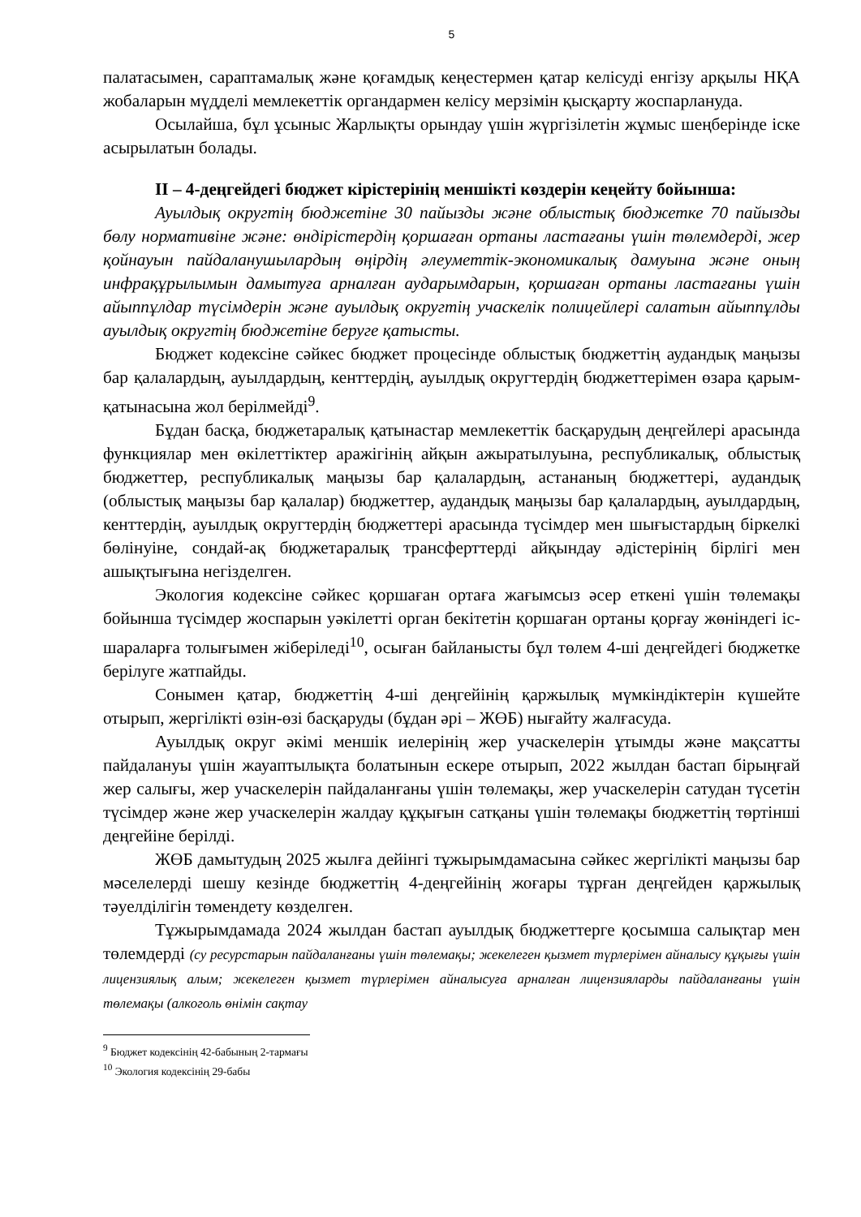5
палатасымен, сараптамалық және қоғамдық кеңестермен қатар келісуді енгізу арқылы НҚА жобаларын мүдделі мемлекеттік органдармен келісу мерзімін қысқарту жоспарлануда.
Осылайша, бұл ұсыныс Жарлықты орындау үшін жүргізілетін жұмыс шеңберінде іске асырылатын болады.
ІІ – 4-деңгейдегі бюджет кірістерінің меншікті көздерін кеңейту бойынша:
Ауылдық округтің бюджетіне 30 пайызды және облыстық бюджетке 70 пайызды бөлу нормативіне және: өндірістердің қоршаған ортаны ластағаны үшін төлемдерді, жер қойнауын пайдаланушылардың өңірдің әлеуметтік-экономикалық дамуына және оның инфрақұрылымын дамытуға арналған аударымдарын, қоршаған ортаны ластағаны үшін айыппұлдар түсімдерін және ауылдық округтің учаскелік полицейлері салатын айыппұлды ауылдық округтің бюджетіне беруге қатысты.
Бюджет кодексіне сәйкес бюджет процесінде облыстық бюджеттің аудандық маңызы бар қалалардың, ауылдардың, кенттердің, ауылдық округтердің бюджеттерімен өзара қарым-қатынасына жол берілмейді<sup>9</sup>.
Бұдан басқа, бюджетаралық қатынастар мемлекеттік басқарудың деңгейлері арасында функциялар мен өкілеттіктер аражігінің айқын ажыратылуына, республикалық, облыстық бюджеттер, республикалық маңызы бар қалалардың, астананың бюджеттері, аудандық (облыстық маңызы бар қалалар) бюджеттер, аудандық маңызы бар қалалардың, ауылдардың, кенттердің, ауылдық округтердің бюджеттері арасында түсімдер мен шығыстардың біркелкі бөлінуіне, сондай-ақ бюджетаралық трансферттерді айқындау әдістерінің бірлігі мен ашықтығына негізделген.
Экология кодексіне сәйкес қоршаған ортаға жағымсыз әсер еткені үшін төлемақы бойынша түсімдер жоспарын уәкілетті орган бекітетін қоршаған ортаны қорғау жөніндегі іс-шараларға толығымен жіберіледі<sup>10</sup>, осыған байланысты бұл төлем 4-ші деңгейдегі бюджетке берілуге жатпайды.
Сонымен қатар, бюджеттің 4-ші деңгейінің қаржылық мүмкіндіктерін күшейте отырып, жергілікті өзін-өзі басқаруды (бұдан әрі – ЖӨБ) нығайту жалғасуда.
Ауылдық округ әкімі меншік иелерінің жер учаскелерін ұтымды және мақсатты пайдалануы үшін жауаптылықта болатынын ескере отырып, 2022 жылдан бастап бірыңғай жер салығы, жер учаскелерін пайдаланғаны үшін төлемақы, жер учаскелерін сатудан түсетін түсімдер және жер учаскелерін жалдау құқығын сатқаны үшін төлемақы бюджеттің төртінші деңгейіне берілді.
ЖӨБ дамытудың 2025 жылға дейінгі тұжырымдамасына сәйкес жергілікті маңызы бар мәселелерді шешу кезінде бюджеттің 4-деңгейінің жоғары тұрған деңгейден қаржылық тәуелділігін төмендету көзделген.
Тұжырымдамада 2024 жылдан бастап ауылдық бюджеттерге қосымша салықтар мен төлемдерді (су ресурстарын пайдаланғаны үшін төлемақы; жекелеген қызмет түрлерімен айналысу құқығы үшін лицензиялық алым; жекелеген қызмет түрлерімен айналысуға арналған лицензияларды пайдаланғаны үшін төлемақы (алкоголь өнімін сақтау
<sup>9</sup> Бюджет кодексінің 42-бабының 2-тармағы
<sup>10</sup> Экология кодексінің 29-бабы